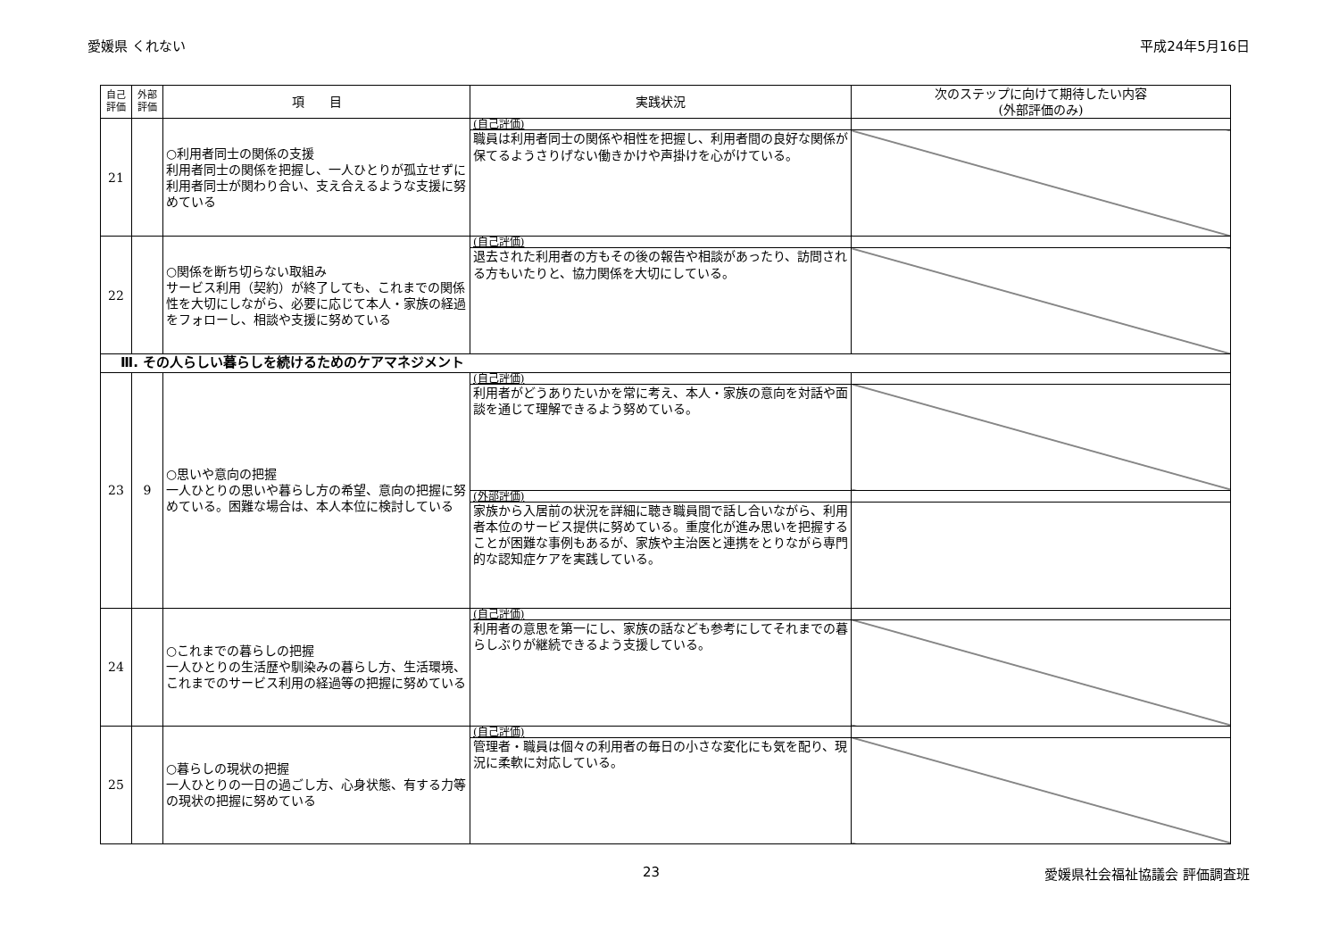愛媛県 くれない 平成24年5月16日
| 自己 評価 | 外部 評価 | 項 目 | 実践状況 | 次のステップに向けて期待したい内容 (外部評価のみ) |
| --- | --- | --- | --- | --- |
| 21 | | ○利用者同士の関係の支援 利用者同士の関係を把握し、一人ひとりが孤立せずに利用者同士が関わり合い、支え合えるような支援に努めている | (自己評価) | |
| | | | 職員は利用者同士の関係や相性を把握し、利用者間の良好な関係が保てるようさりげない働きかけや声掛けを心がけている。 | |
| 22 | | ○関係を断ち切らない取組み サービス利用（契約）が終了しても、これまでの関係性を大切にしながら、必要に応じて本人・家族の経過をフォローし、相談や支援に努めている | (自己評価) | |
| | | | 退去された利用者の方もその後の報告や相談があったり、訪問される方もいたりと、協力関係を大切にしている。 | |
| Ⅲ. その人らしい暮らしを続けるためのケアマネジメント | | | | |
| 23 | 9 | ○思いや意向の把握 一人ひとりの思いや暮らし方の希望、意向の把握に努めている。困難な場合は、本人本位に検討している | (自己評価) | |
| | | | 利用者がどうありたいかを常に考え、本人・家族の意向を対話や面談を通じて理解できるよう努めている。 | |
| | | | (外部評価) | |
| | | | 家族から入居前の状況を詳細に聴き職員間で話し合いながら、利用者本位のサービス提供に努めている。重度化が進み思いを把握することが困難な事例もあるが、家族や主治医と連携をとりながら専門的な認知症ケアを実践している。 | |
| 24 | | ○これまでの暮らしの把握 一人ひとりの生活歴や馴染みの暮らし方、生活環境、これまでのサービス利用の経過等の把握に努めている | (自己評価) | |
| | | | 利用者の意思を第一にし、家族の話なども参考にしてそれまでの暮らしぶりが継続できるよう支援している。 | |
| 25 | | ○暮らしの現状の把握 一人ひとりの一日の過ごし方、心身状態、有する力等の現状の把握に努めている | (自己評価) | |
| | | | 管理者・職員は個々の利用者の毎日の小さな変化にも気を配り、現況に柔軟に対応している。 | |
23 愛媛県社会福祉協議会 評価調査班